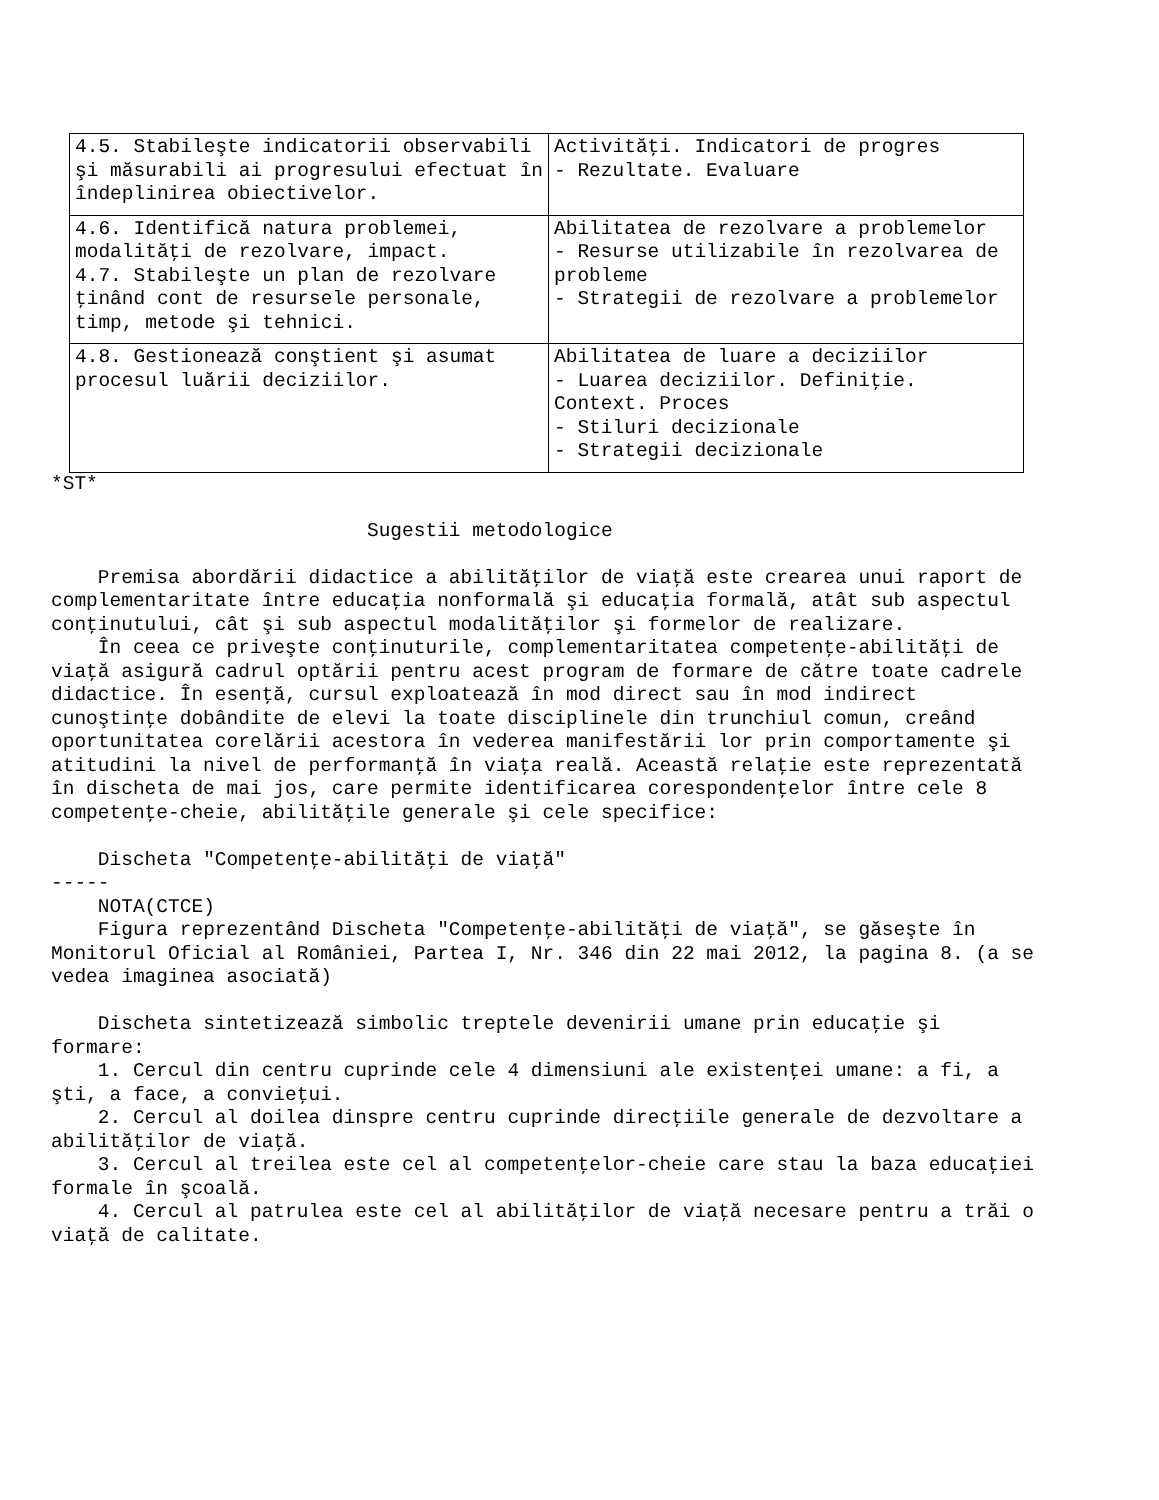| 4.5. Stabileşte indicatorii observabili şi măsurabili ai progresului efectuat în îndeplinirea obiectivelor. | Activităţi. Indicatori de progres - Rezultate. Evaluare |
| 4.6. Identifică natura problemei, modalităţi de rezolvare, impact. 4.7. Stabileşte un plan de rezolvare ţinând cont de resursele personale, timp, metode şi tehnici. | Abilitatea de rezolvare a problemelor - Resurse utilizabile în rezolvarea de probleme - Strategii de rezolvare a problemelor |
| 4.8. Gestionează conştient şi asumat procesul luării deciziilor. | Abilitatea de luare a deciziilor - Luarea deciziilor. Definiţie. Context. Proces - Stiluri decizionale - Strategii decizionale |
*ST* Sugestii metodologice Premisa abordării didactice a abilităţilor de viaţă este crearea unui raport de complementaritate între educaţia nonformală şi educaţia formală, atât sub aspectul conţinutului, cât şi sub aspectul modalităţilor şi formelor de realizare. În ceea ce priveşte conţinuturile, complementaritatea competenţe-abilităţi de viaţă asigură cadrul optării pentru acest program de formare de către toate cadrele didactice. În esenţă, cursul exploatează în mod direct sau în mod indirect cunoştinţe dobândite de elevi la toate disciplinele din trunchiul comun, creând oportunitatea corelării acestora în vederea manifestării lor prin comportamente şi atitudini la nivel de performanţă în viaţa reală. Această relaţie este reprezentată în discheta de mai jos, care permite identificarea corespondenţelor între cele 8 competenţe-cheie, abilităţile generale şi cele specifice: Discheta "Competenţe-abilităţi de viaţă" ----- NOTA(CTCE) Figura reprezentând Discheta "Competenţe-abilităţi de viaţă", se găseşte în Monitorul Oficial al României, Partea I, Nr. 346 din 22 mai 2012, la pagina 8. (a se vedea imaginea asociată) Discheta sintetizează simbolic treptele devenirii umane prin educaţie şi formare: 1. Cercul din centru cuprinde cele 4 dimensiuni ale existenţei umane: a fi, a şti, a face, a convieţui. 2. Cercul al doilea dinspre centru cuprinde direcţiile generale de dezvoltare a abilităţilor de viaţă. 3. Cercul al treilea este cel al competenţelor-cheie care stau la baza educaţiei formale în şcoală. 4. Cercul al patrulea este cel al abilităţilor de viaţă necesare pentru a trăi o viaţă de calitate.